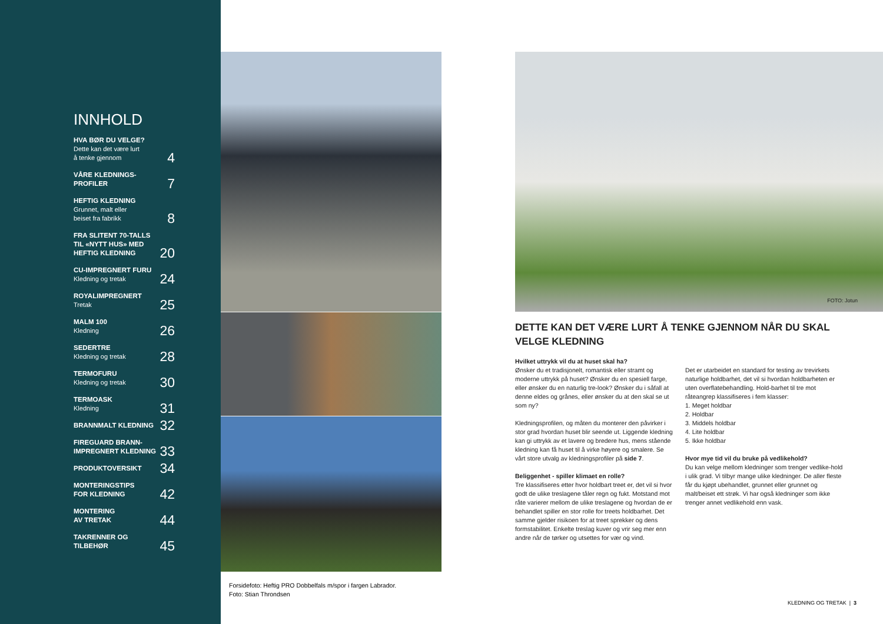INNHOLD
HVA BØR DU VELGE?
Dette kan det være lurt
å tenke gjennom
4
VÅRE KLEDNINGS-
PROFILER
7
HEFTIG KLEDNING
Grunnet, malt eller
beiset fra fabrikk
8
FRA SLITENT 70-TALLS
TIL «NYTT HUS» MED
HEFTIG KLEDNING
20
CU-IMPREGNERT FURU
Kledning og tretak
24
ROYALIMPREGNERT
Tretak
25
MALM 100
Kledning
26
SEDERTRE
Kledning og tretak
28
TERMOFURU
Kledning og tretak
30
TERMOASK
Kledning
31
BRANNMALT KLEDNING
32
FIREGUARD BRANN-
IMPREGNERT KLEDNING
33
PRODUKTOVERSIKT
34
MONTERINGSTIPS
FOR KLEDNING
42
MONTERING
AV TRETAK
44
TAKRENNER OG
TILBEHØR
45
FOTO: Jotun
DETTE KAN DET VÆRE LURT Å TENKE GJENNOM NÅR DU SKAL VELGE KLEDNING
Hvilket uttrykk vil du at huset skal ha?
Ønsker du et tradisjonelt, romantisk eller stramt og moderne uttrykk på huset? Ønsker du en spesiell farge, eller ønsker du en naturlig tre-look? Ønsker du i såfall at denne eldes og grånes, eller ønsker du at den skal se ut som ny?
Kledningsprofilen, og måten du monterer den påvirker i stor grad hvordan huset blir seende ut. Liggende kledning kan gi uttrykk av et lavere og bredere hus, mens stående kledning kan få huset til å virke høyere og smalere. Se vårt store utvalg av kledningsprofiler på side 7.
Beliggenhet - spiller klimaet en rolle?
Tre klassifiseres etter hvor holdbart treet er, det vil si hvor godt de ulike treslagene tåler regn og fukt. Motstand mot råte varierer mellom de ulike treslagene og hvordan de er behandlet spiller en stor rolle for treets holdbarhet. Det samme gjelder risikoen for at treet sprekker og dens formstabilitet. Enkelte treslag kuver og vrir seg mer enn andre når de tørker og utsettes for vær og vind.
Det er utarbeidet en standard for testing av trevirkets naturlige holdbarhet, det vil si hvordan holdbarheten er uten overflatebehandling. Hold-barhet til tre mot råteangrep klassifiseres i fem klasser:
1. Meget holdbar
2. Holdbar
3. Middels holdbar
4. Lite holdbar
5. Ikke holdbar
Hvor mye tid vil du bruke på vedlikehold?
Du kan velge mellom kledninger som trenger vedlike-hold i ulik grad. Vi tilbyr mange ulike kledninger. De aller fleste får du kjøpt ubehandlet, grunnet eller grunnet og malt/beiset ett strøk. Vi har også kledninger som ikke trenger annet vedlikehold enn vask.
Forsidefoto: Heftig PRO Dobbelfals m/spor i fargen Labrador.
Foto: Stian Throndsen
KLEDNING OG TRETAK | 3